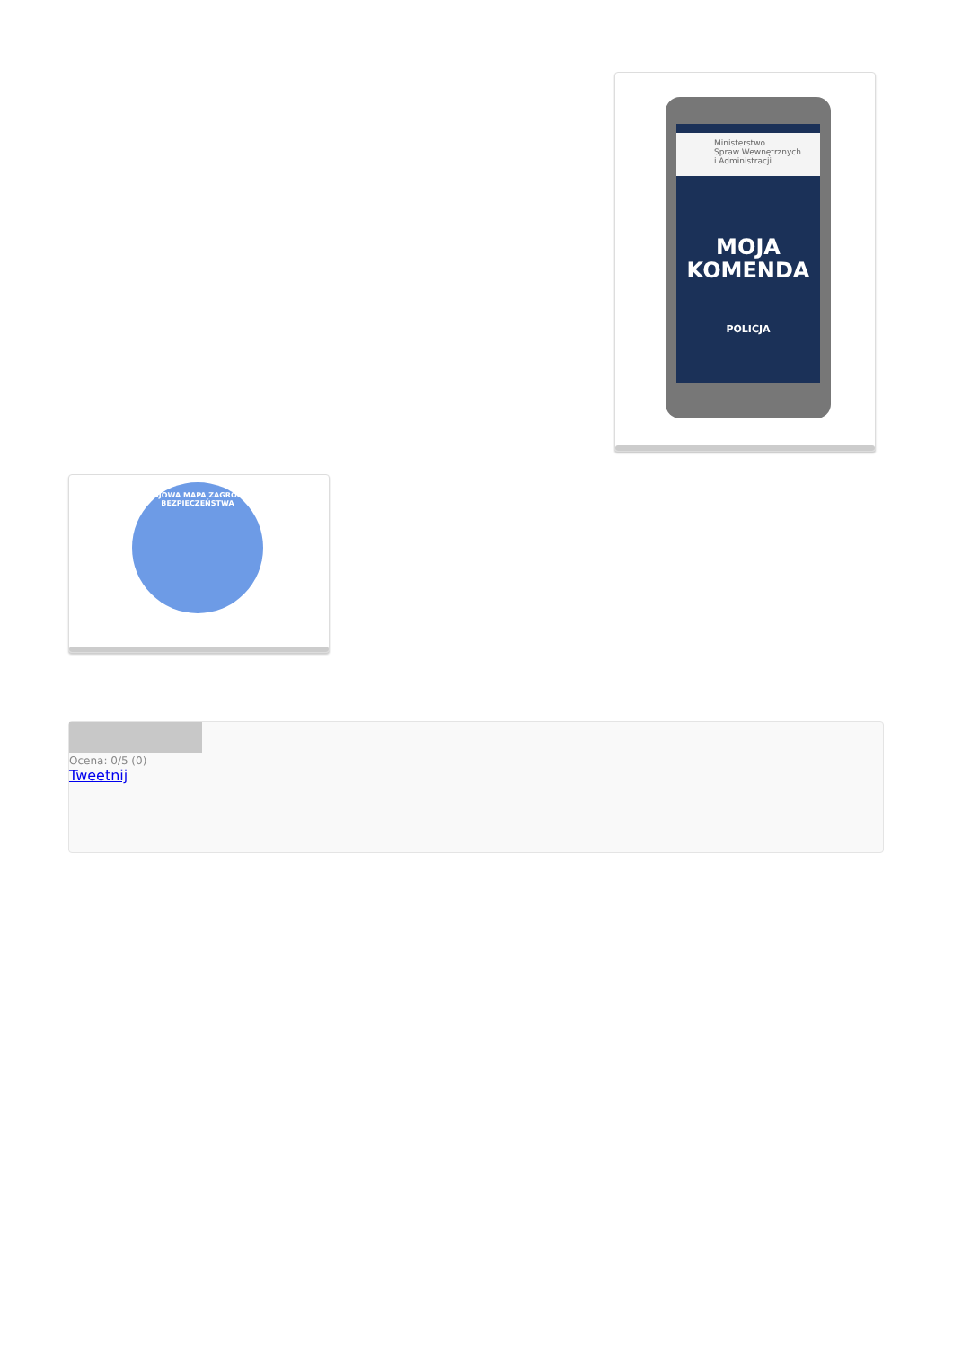Ministerstwo
Spraw Wewnętrznych
i Administracji
MOJA
KOMENDA
POLICJA
KRAJOWA MAPA ZAGROŻEŃ BEZPIECZEŃSTWA
Ocena: 0/5 (0)
Tweetnij